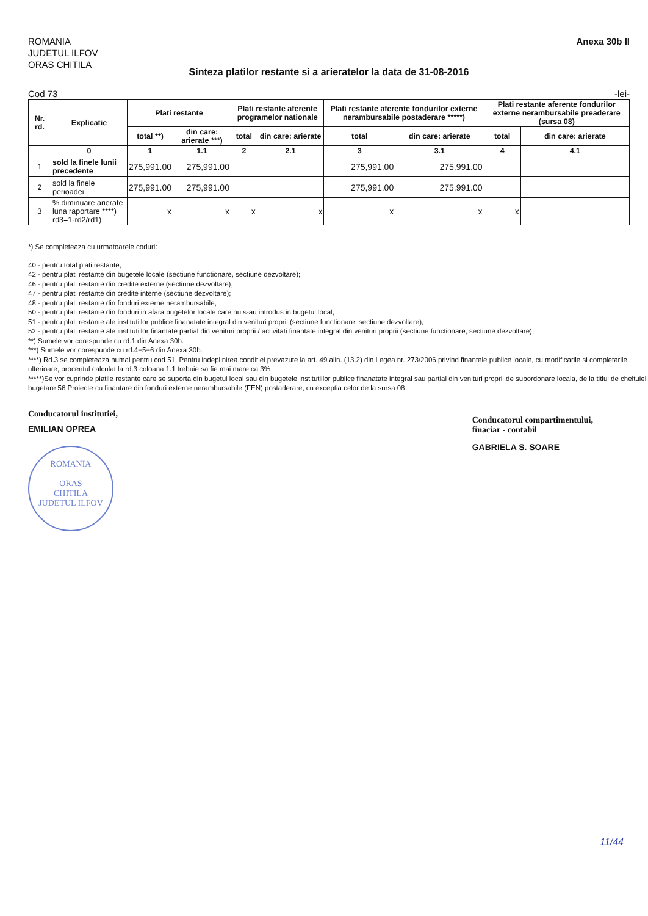ROMANIA
JUDETUL ILFOV
ORAS CHITILA
Anexa 30b II
Sinteza platilor restante si a arieratelor la data de 31-08-2016
Cod 73 -lei-
| Nr. rd. | Explicatie | Plati restante | | Plati restante aferente programelor nationale | | Plati restante aferente fondurilor externe nerambursabile postaderare *****) | | Plati restante aferente fondurilor externe nerambursabile preaderare (sursa 08) | |
| --- | --- | --- | --- | --- | --- | --- | --- | --- | --- |
| | | total **) | din care: arierate ***) | total | din care: arierate | total | din care: arierate | total | din care: arierate |
| | 0 | 1 | 1.1 | 2 | 2.1 | 3 | 3.1 | 4 | 4.1 |
| 1 | sold la finele lunii precedente | 275,991.00 | 275,991.00 | | | 275,991.00 | 275,991.00 | | |
| 2 | sold la finele perioadei | 275,991.00 | 275,991.00 | | | 275,991.00 | 275,991.00 | | |
| 3 | % diminuare arierate luna raportare ****) rd3=1-rd2/rd1) | x | x | x | x | x | x | x | |
*) Se completeaza cu urmatoarele coduri:
40 - pentru total plati restante;
42 - pentru plati restante din bugetele locale (sectiune functionare, sectiune dezvoltare);
46 - pentru plati restante din credite externe (sectiune dezvoltare);
47 - pentru plati restante din credite interne (sectiune dezvoltare);
48 - pentru plati restante din fonduri externe nerambursabile;
50 - pentru plati restante din fonduri in afara bugetelor locale care nu s-au introdus in bugetul local;
51 - pentru plati restante ale institutiilor publice finanatate integral din venituri proprii (sectiune functionare, sectiune dezvoltare);
52 - pentru plati restante ale institutiilor finantate partial din venituri proprii / activitati finantate integral din venituri proprii (sectiune functionare, sectiune dezvoltare);
**) Sumele vor corespunde cu rd.1 din Anexa 30b.
***) Sumele vor corespunde cu rd.4+5+6 din Anexa 30b.
****) Rd.3 se completeaza numai pentru cod 51. Pentru indeplinirea conditiei prevazute la art. 49 alin. (13.2) din Legea nr. 273/2006 privind finantele publice locale, cu modificarile si completarile ulterioare, procentul calculat la rd.3 coloana 1.1 trebuie sa fie mai mare ca 3%
*****)Se vor cuprinde platile restante care se suporta din bugetul local sau din bugetele institutiilor publice finanatate integral sau partial din venituri proprii de subordonare locala, de la titlul de cheltuieli bugetare 56 Proiecte cu finantare din fonduri externe nerambursabile (FEN) postaderare, cu exceptia celor de la sursa 08
Conducatorul institutiei,
EMILIAN OPREA
ROMANIA
ORAS
CHITILA
JUDETUL ILFOV
Conducatorul compartimentului,
finaciar - contabil
GABRIELA S. SOARE
11/44